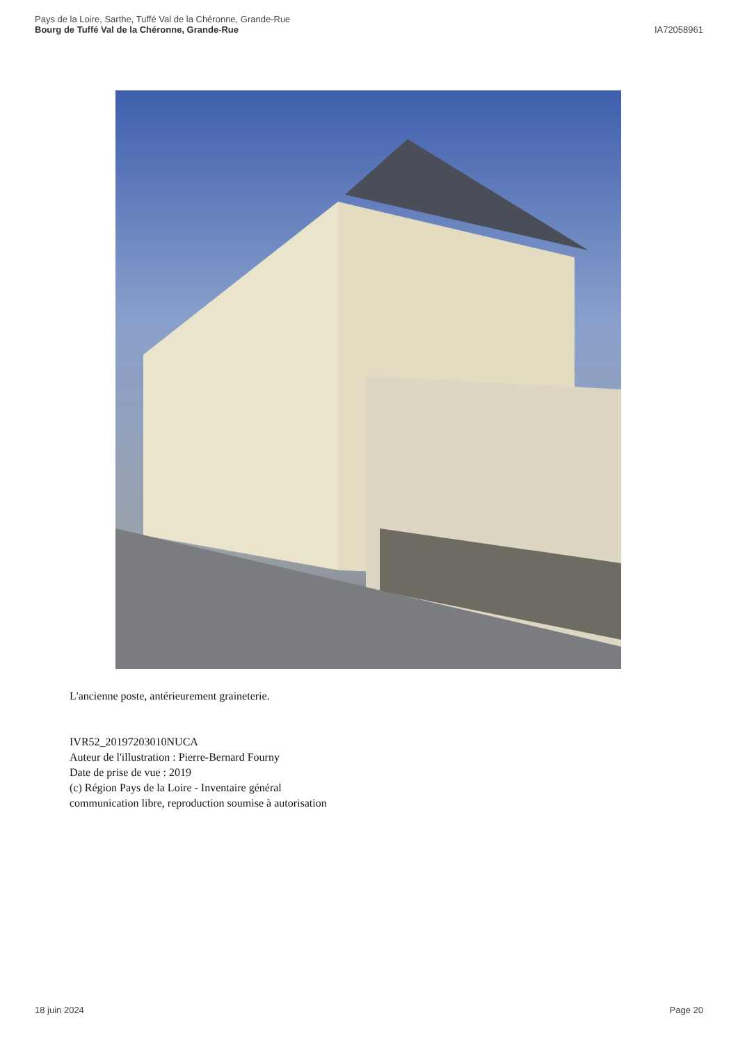Pays de la Loire, Sarthe, Tuffé Val de la Chéronne, Grande-Rue
Bourg de Tuffé Val de la Chéronne, Grande-Rue
IA72058961
L'ancienne poste, antérieurement graineterie.
IVR52_20197203010NUCA
Auteur de l'illustration : Pierre-Bernard Fourny
Date de prise de vue : 2019
(c) Région Pays de la Loire - Inventaire général
communication libre, reproduction soumise à autorisation
18 juin 2024 Page 20